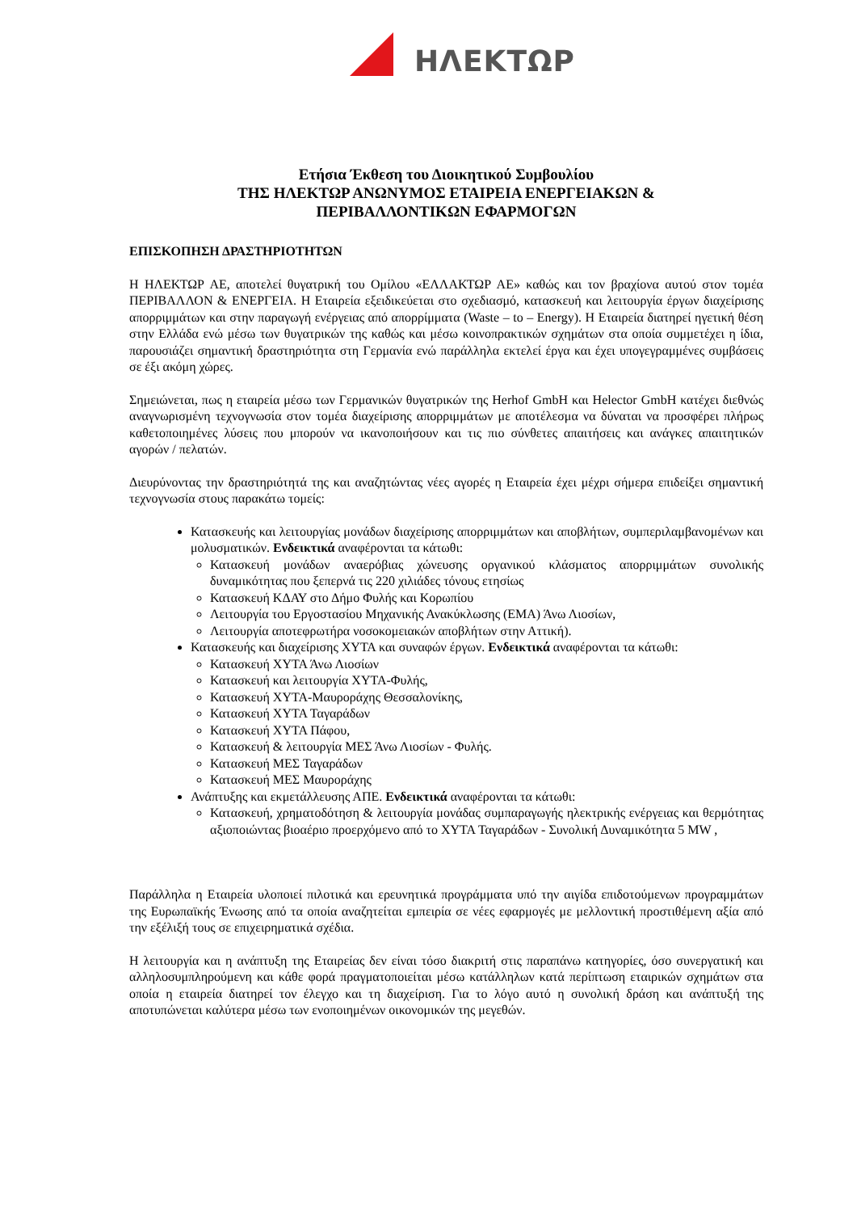ΗΛΕΚΤΩΡ
Ετήσια Έκθεση του Διοικητικού Συμβουλίου
ΤΗΣ ΗΛΕΚΤΩΡ ΑΝΩΝΥΜΟΣ ΕΤΑΙΡΕΙΑ ΕΝΕΡΓΕΙΑΚΩΝ &
ΠΕΡΙΒΑΛΛΟΝΤΙΚΩΝ ΕΦΑΡΜΟΓΩΝ
ΕΠΙΣΚΟΠΗΣΗ ΔΡΑΣΤΗΡΙΟΤΗΤΩΝ
Η ΗΛΕΚΤΩΡ ΑΕ, αποτελεί θυγατρική του Ομίλου «ΕΛΛΑΚΤΩΡ ΑΕ» καθώς και τον βραχίονα αυτού στον τομέα ΠΕΡΙΒΑΛΛΟΝ & ΕΝΕΡΓΕΙΑ. Η Εταιρεία εξειδικεύεται στο σχεδιασμό, κατασκευή και λειτουργία έργων διαχείρισης απορριμμάτων και στην παραγωγή ενέργειας από απορρίμματα (Waste – to – Energy). Η Εταιρεία διατηρεί ηγετική θέση στην Ελλάδα ενώ μέσω των θυγατρικών της καθώς και μέσω κοινοπρακτικών σχημάτων στα οποία συμμετέχει η ίδια, παρουσιάζει σημαντική δραστηριότητα στη Γερμανία ενώ παράλληλα εκτελεί έργα και έχει υπογεγραμμένες συμβάσεις σε έξι ακόμη χώρες.
Σημειώνεται, πως η εταιρεία μέσω των Γερμανικών θυγατρικών της Herhof GmbH και Helector GmbH κατέχει διεθνώς αναγνωρισμένη τεχνογνωσία στον τομέα διαχείρισης απορριμμάτων με αποτέλεσμα να δύναται να προσφέρει πλήρως καθετοποιημένες λύσεις που μπορούν να ικανοποιήσουν και τις πιο σύνθετες απαιτήσεις και ανάγκες απαιτητικών αγορών / πελατών.
Διευρύνοντας την δραστηριότητά της και αναζητώντας νέες αγορές η Εταιρεία έχει μέχρι σήμερα επιδείξει σημαντική τεχνογνωσία στους παρακάτω τομείς:
Κατασκευής και λειτουργίας μονάδων διαχείρισης απορριμμάτων και αποβλήτων, συμπεριλαμβανομένων και μολυσματικών. Ενδεικτικά αναφέρονται τα κάτωθι:
Κατασκευή μονάδων αναερόβιας χώνευσης οργανικού κλάσματος απορριμμάτων συνολικής δυναμικότητας που ξεπερνά τις 220 χιλιάδες τόνους ετησίως
Κατασκευή ΚΔΑΥ στο Δήμο Φυλής και Κορωπίου
Λειτουργία του Εργοστασίου Μηχανικής Ανακύκλωσης (ΕΜΑ) Άνω Λιοσίων,
Λειτουργία αποτεφρωτήρα νοσοκομειακών αποβλήτων στην Αττική).
Κατασκευής και διαχείρισης ΧΥΤΑ και συναφών έργων. Ενδεικτικά αναφέρονται τα κάτωθι:
Κατασκευή ΧΥΤΑ Άνω Λιοσίων
Κατασκευή και λειτουργία ΧΥΤΑ-Φυλής,
Κατασκευή ΧΥΤΑ-Μαυρoράχης Θεσσαλονίκης,
Κατασκευή ΧΥΤΑ Ταγαράδων
Κατασκευή ΧΥΤΑ Πάφου,
Κατασκευή & λειτουργία ΜΕΣ Άνω Λιοσίων - Φυλής.
Κατασκευή ΜΕΣ Ταγαράδων
Κατασκευή ΜΕΣ Μαυρoράχης
Ανάπτυξης και εκμετάλλευσης ΑΠΕ. Ενδεικτικά αναφέρονται τα κάτωθι:
Κατασκευή, χρηματοδότηση & λειτουργία μονάδας συμπαραγωγής ηλεκτρικής ενέργειας και θερμότητας αξιοποιώντας βιοαέριο προερχόμενο από το ΧΥΤΑ Ταγαράδων - Συνολική Δυναμικότητα 5 MW ,
Παράλληλα η Εταιρεία υλοποιεί πιλοτικά και ερευνητικά προγράμματα υπό την αιγίδα επιδοτούμενων προγραμμάτων της Ευρωπαϊκής Ένωσης από τα οποία αναζητείται εμπειρία σε νέες εφαρμογές με μελλοντική προστιθέμενη αξία από την εξέλιξή τους σε επιχειρηματικά σχέδια.
Η λειτουργία και η ανάπτυξη της Εταιρείας δεν είναι τόσο διακριτή στις παραπάνω κατηγορίες, όσο συνεργατική και αλληλοσυμπληρούμενη και κάθε φορά πραγματοποιείται μέσω κατάλληλων κατά περίπτωση εταιρικών σχημάτων στα οποία η εταιρεία διατηρεί τον έλεγχο και τη διαχείριση. Για το λόγο αυτό η συνολική δράση και ανάπτυξή της αποτυπώνεται καλύτερα μέσω των ενοποιημένων οικονομικών της μεγεθών.